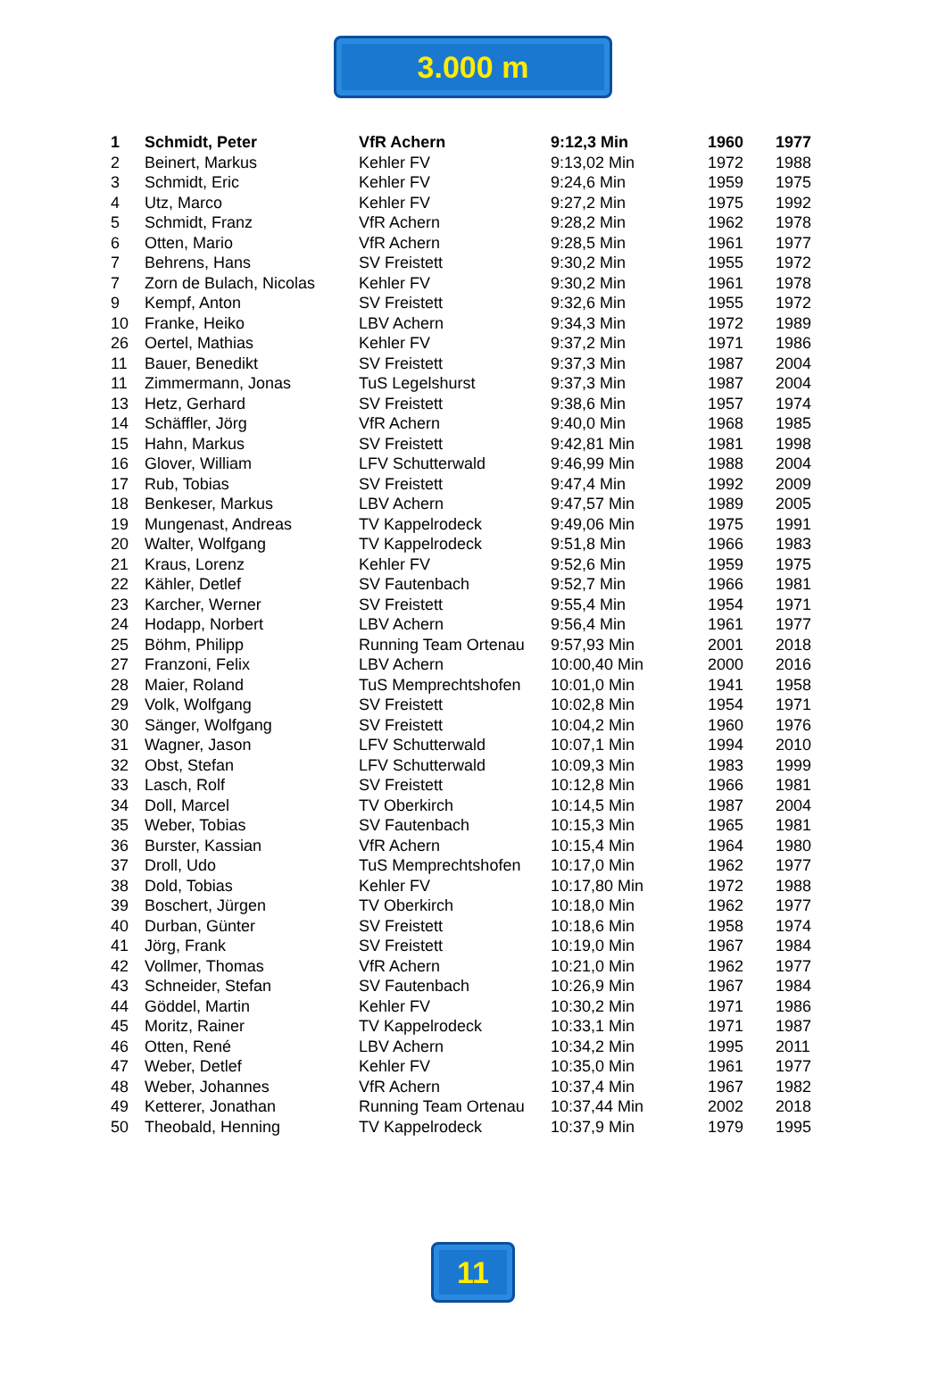3.000 m
| 1 | Schmidt, Peter | VfR Achern | 9:12,3 Min | 1960 | 1977 |
| 2 | Beinert, Markus | Kehler FV | 9:13,02 Min | 1972 | 1988 |
| 3 | Schmidt, Eric | Kehler FV | 9:24,6 Min | 1959 | 1975 |
| 4 | Utz, Marco | Kehler FV | 9:27,2 Min | 1975 | 1992 |
| 5 | Schmidt, Franz | VfR Achern | 9:28,2 Min | 1962 | 1978 |
| 6 | Otten, Mario | VfR Achern | 9:28,5 Min | 1961 | 1977 |
| 7 | Behrens, Hans | SV Freistett | 9:30,2 Min | 1955 | 1972 |
| 7 | Zorn de Bulach, Nicolas | Kehler FV | 9:30,2 Min | 1961 | 1978 |
| 9 | Kempf, Anton | SV Freistett | 9:32,6 Min | 1955 | 1972 |
| 10 | Franke, Heiko | LBV Achern | 9:34,3 Min | 1972 | 1989 |
| 26 | Oertel, Mathias | Kehler FV | 9:37,2 Min | 1971 | 1986 |
| 11 | Bauer, Benedikt | SV Freistett | 9:37,3 Min | 1987 | 2004 |
| 11 | Zimmermann, Jonas | TuS Legelshurst | 9:37,3 Min | 1987 | 2004 |
| 13 | Hetz, Gerhard | SV Freistett | 9:38,6 Min | 1957 | 1974 |
| 14 | Schäffler, Jörg | VfR Achern | 9:40,0 Min | 1968 | 1985 |
| 15 | Hahn, Markus | SV Freistett | 9:42,81 Min | 1981 | 1998 |
| 16 | Glover, William | LFV Schutterwald | 9:46,99 Min | 1988 | 2004 |
| 17 | Rub, Tobias | SV Freistett | 9:47,4 Min | 1992 | 2009 |
| 18 | Benkeser, Markus | LBV Achern | 9:47,57 Min | 1989 | 2005 |
| 19 | Mungenast, Andreas | TV Kappelrodeck | 9:49,06 Min | 1975 | 1991 |
| 20 | Walter, Wolfgang | TV Kappelrodeck | 9:51,8 Min | 1966 | 1983 |
| 21 | Kraus, Lorenz | Kehler FV | 9:52,6 Min | 1959 | 1975 |
| 22 | Kähler, Detlef | SV Fautenbach | 9:52,7 Min | 1966 | 1981 |
| 23 | Karcher, Werner | SV Freistett | 9:55,4 Min | 1954 | 1971 |
| 24 | Hodapp, Norbert | LBV Achern | 9:56,4 Min | 1961 | 1977 |
| 25 | Böhm, Philipp | Running Team Ortenau | 9:57,93 Min | 2001 | 2018 |
| 27 | Franzoni, Felix | LBV Achern | 10:00,40 Min | 2000 | 2016 |
| 28 | Maier, Roland | TuS Memprechtshofen | 10:01,0 Min | 1941 | 1958 |
| 29 | Volk, Wolfgang | SV Freistett | 10:02,8 Min | 1954 | 1971 |
| 30 | Sänger, Wolfgang | SV Freistett | 10:04,2 Min | 1960 | 1976 |
| 31 | Wagner, Jason | LFV Schutterwald | 10:07,1 Min | 1994 | 2010 |
| 32 | Obst, Stefan | LFV Schutterwald | 10:09,3 Min | 1983 | 1999 |
| 33 | Lasch, Rolf | SV Freistett | 10:12,8 Min | 1966 | 1981 |
| 34 | Doll, Marcel | TV Oberkirch | 10:14,5 Min | 1987 | 2004 |
| 35 | Weber, Tobias | SV Fautenbach | 10:15,3 Min | 1965 | 1981 |
| 36 | Burster, Kassian | VfR Achern | 10:15,4 Min | 1964 | 1980 |
| 37 | Droll, Udo | TuS Memprechtshofen | 10:17,0 Min | 1962 | 1977 |
| 38 | Dold, Tobias | Kehler FV | 10:17,80 Min | 1972 | 1988 |
| 39 | Boschert, Jürgen | TV Oberkirch | 10:18,0 Min | 1962 | 1977 |
| 40 | Durban, Günter | SV Freistett | 10:18,6 Min | 1958 | 1974 |
| 41 | Jörg, Frank | SV Freistett | 10:19,0 Min | 1967 | 1984 |
| 42 | Vollmer, Thomas | VfR Achern | 10:21,0 Min | 1962 | 1977 |
| 43 | Schneider, Stefan | SV Fautenbach | 10:26,9 Min | 1967 | 1984 |
| 44 | Göddel, Martin | Kehler FV | 10:30,2 Min | 1971 | 1986 |
| 45 | Moritz, Rainer | TV Kappelrodeck | 10:33,1 Min | 1971 | 1987 |
| 46 | Otten, René | LBV Achern | 10:34,2 Min | 1995 | 2011 |
| 47 | Weber, Detlef | Kehler FV | 10:35,0 Min | 1961 | 1977 |
| 48 | Weber, Johannes | VfR Achern | 10:37,4 Min | 1967 | 1982 |
| 49 | Ketterer, Jonathan | Running Team Ortenau | 10:37,44 Min | 2002 | 2018 |
| 50 | Theobald, Henning | TV Kappelrodeck | 10:37,9 Min | 1979 | 1995 |
11